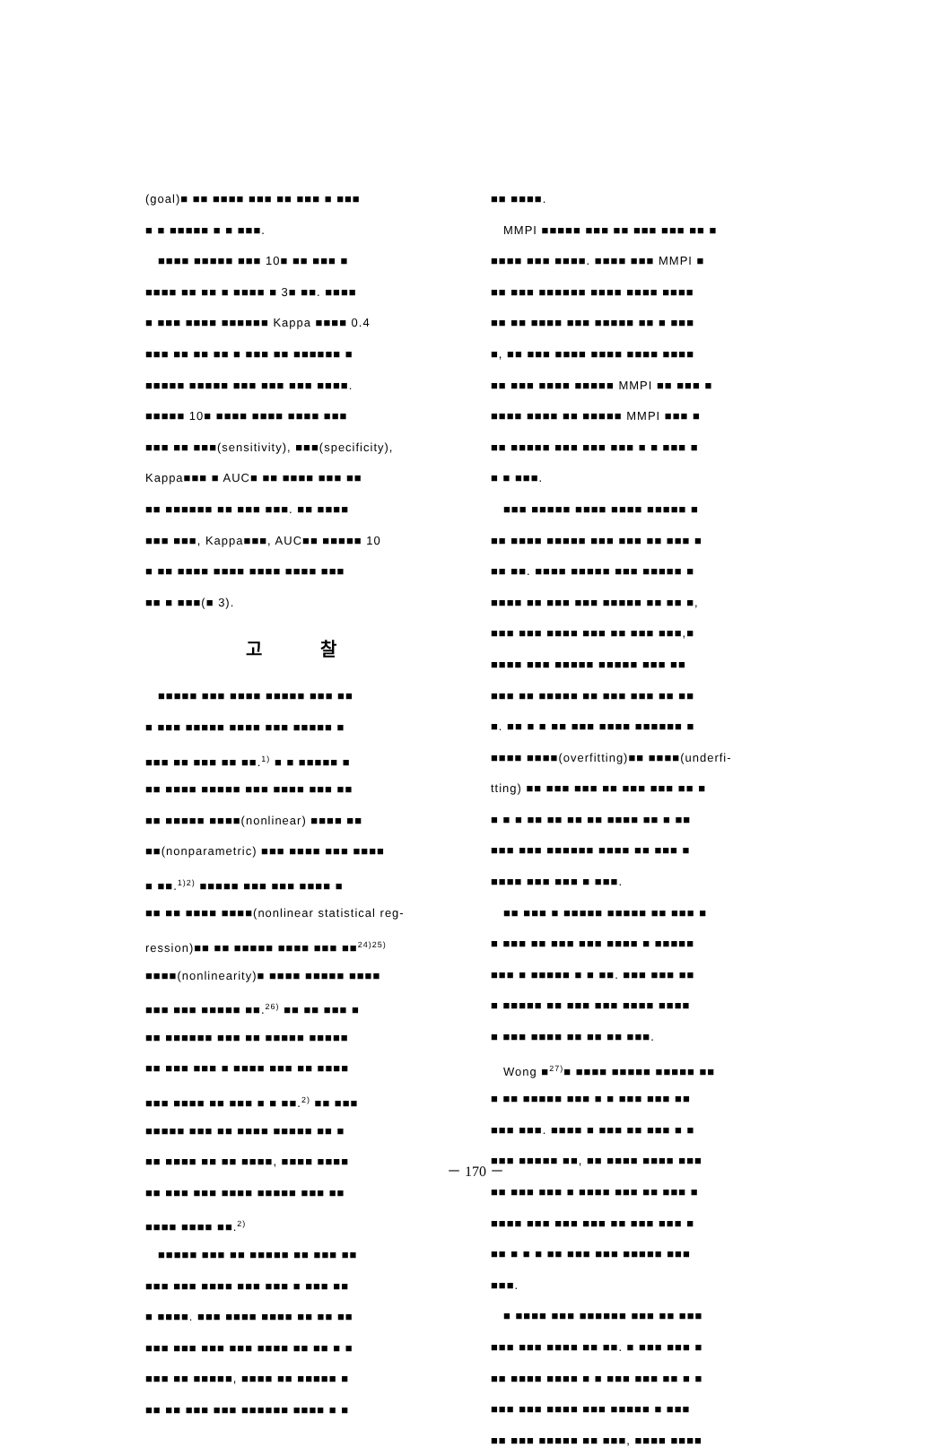(goal)■ ■■ ■■■■ ■■■ ■■ ■■■ ■ ■■■
■ ■ ■■■■■ ■ ■ ■■■.
■■■■ ■■■■■ ■■■ 10■ ■■ ■■■ ■
■■■■ ■■ ■■ ■ ■■■■ ■ 3■ ■■. ■■■■
■ ■■■ ■■■■ ■■■■■■ Kappa ■■■■ 0.4
■■■ ■■ ■■ ■■ ■ ■■■ ■■ ■■■■■■ ■
■■■■■ ■■■■■ ■■■ ■■■ ■■■ ■■■■.
■■■■■ 10■ ■■■■ ■■■■ ■■■■ ■■■
■■■ ■■ ■■■(sensitivity), ■■■(specificity),
Kappa■■■ ■ AUC■ ■■ ■■■■ ■■■ ■■
■■ ■■■■■■ ■■ ■■■ ■■■. ■■ ■■■■
■■■ ■■■, Kappa■■■, AUC■■ ■■■■■ 10
■ ■■ ■■■■ ■■■■ ■■■■ ■■■■ ■■■
■■ ■ ■■■(■ 3).
고 찰
■■■■■ ■■■ ■■■■ ■■■■■ ■■■ ■■
■ ■■■ ■■■■■ ■■■■ ■■■ ■■■■■ ■
■■■ ■■ ■■■ ■■ ■■.<sup>1)</sup> ■ ■ ■■■■■ ■
■■ ■■■■ ■■■■■ ■■■ ■■■■ ■■■ ■■
■■ ■■■■■ ■■■■(nonlinear) ■■■■ ■■
■■(nonparametric) ■■■ ■■■■ ■■■ ■■■■
■ ■■.<sup>1)2)</sup> ■■■■■ ■■■ ■■■ ■■■■ ■
■■ ■■ ■■■■ ■■■■(nonlinear statistical reg-
ression)■■ ■■ ■■■■■ ■■■■ ■■■ ■■<sup>24)25)</sup>
■■■■(nonlinearity)■ ■■■■ ■■■■■ ■■■■
■■■ ■■■ ■■■■■ ■■.<sup>26)</sup> ■■ ■■ ■■■ ■
■■ ■■■■■■ ■■■ ■■ ■■■■■ ■■■■■
■■ ■■■ ■■■ ■ ■■■■ ■■■ ■■ ■■■■
■■■ ■■■■ ■■ ■■■ ■ ■ ■■.<sup>2)</sup> ■■ ■■■
■■■■■ ■■■ ■■ ■■■■ ■■■■■ ■■ ■
■■ ■■■■ ■■ ■■ ■■■■, ■■■■ ■■■■
■■ ■■■ ■■■ ■■■■ ■■■■■ ■■■ ■■
■■■■ ■■■■ ■■.<sup>2)</sup>
■■■■■ ■■■ ■■ ■■■■■ ■■ ■■■ ■■
■■■ ■■■ ■■■■ ■■■ ■■■ ■ ■■■ ■■
■ ■■■■. ■■■ ■■■■ ■■■■ ■■ ■■ ■■
■■■ ■■■ ■■■ ■■■ ■■■■ ■■ ■■ ■ ■
■■■ ■■ ■■■■■, ■■■■ ■■ ■■■■■ ■
■■ ■■ ■■■ ■■■ ■■■■■■ ■■■■ ■ ■
■■ ■■■■.
MMPI ■■■■■ ■■■ ■■ ■■■ ■■■ ■■ ■
■■■■ ■■■ ■■■■. ■■■■ ■■■ MMPI ■
■■ ■■■ ■■■■■■ ■■■■ ■■■■ ■■■■
■■ ■■ ■■■■ ■■■ ■■■■■ ■■ ■ ■■■
■, ■■ ■■■ ■■■■ ■■■■ ■■■■ ■■■■
■■ ■■■ ■■■■ ■■■■■ MMPI ■■ ■■■ ■
■■■■ ■■■■ ■■ ■■■■■ MMPI ■■■ ■
■■ ■■■■■ ■■■ ■■■ ■■■ ■ ■ ■■■ ■
■ ■ ■■■.
■■■ ■■■■■ ■■■■ ■■■■ ■■■■■ ■
■■ ■■■■ ■■■■■ ■■■ ■■■ ■■ ■■■ ■
■■ ■■. ■■■■ ■■■■■ ■■■ ■■■■■ ■
■■■■ ■■ ■■■ ■■■ ■■■■■ ■■ ■■ ■,
■■■ ■■■ ■■■■ ■■■ ■■ ■■■ ■■■,■
■■■■ ■■■ ■■■■■ ■■■■■ ■■■ ■■
■■■ ■■ ■■■■■ ■■ ■■■ ■■■ ■■ ■■
■. ■■ ■ ■ ■■ ■■■ ■■■■ ■■■■■■ ■
■■■■ ■■■■(overfitting)■■ ■■■■(underfi-
tting) ■■ ■■■ ■■■ ■■ ■■■ ■■■ ■■ ■
■ ■ ■ ■■ ■■ ■■ ■■ ■■■■ ■■ ■ ■■
■■■ ■■■ ■■■■■■ ■■■■ ■■ ■■■ ■
■■■■ ■■■ ■■■ ■ ■■■.
■■ ■■■ ■ ■■■■■ ■■■■■ ■■ ■■■ ■
■ ■■■ ■■ ■■■ ■■■ ■■■■ ■ ■■■■■
■■■ ■ ■■■■■ ■ ■ ■■. ■■■ ■■■ ■■
■ ■■■■■ ■■ ■■■ ■■■ ■■■■ ■■■■
■ ■■■ ■■■■ ■■ ■■ ■■ ■■■.
Wong ■<sup>27)</sup>■ ■■■■ ■■■■■ ■■■■■ ■■
■ ■■ ■■■■■ ■■■ ■ ■ ■■■ ■■■ ■■
■■■ ■■■. ■■■■ ■ ■■■ ■■ ■■■ ■ ■
■■■ ■■■■■ ■■, ■■ ■■■■ ■■■■ ■■■
■■ ■■■ ■■■ ■ ■■■■ ■■■ ■■ ■■■ ■
■■■■ ■■■ ■■■ ■■■ ■■ ■■■ ■■■ ■
■■ ■ ■ ■ ■■ ■■■ ■■■ ■■■■■ ■■■
■■■.
■ ■■■■ ■■■ ■■■■■■ ■■■ ■■ ■■■
■■■ ■■■ ■■■■ ■■ ■■. ■ ■■■ ■■■ ■
■■ ■■■■ ■■■■ ■ ■ ■■■ ■■■ ■■ ■ ■
■■■ ■■■ ■■■■ ■■■ ■■■■■ ■ ■■■
■■ ■■■ ■■■■■ ■■ ■■■, ■■■■ ■■■■
－ 170 －